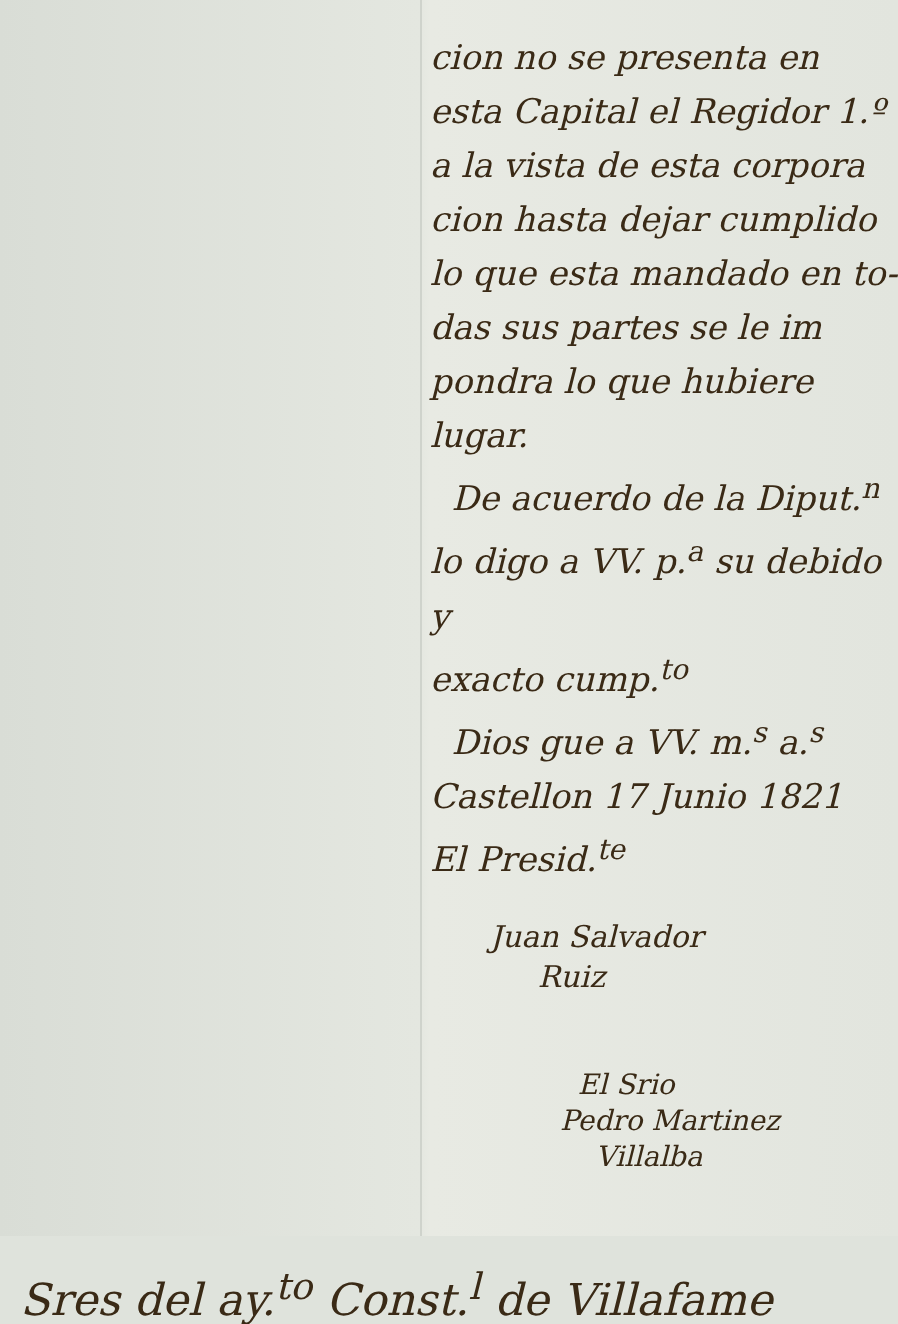cion no se presenta en
esta Capital el Regidor 1.º
a la vista de esta corpora
cion hasta dejar cumplido
lo que esta mandado en to-
das sus partes se le im
pondra lo que hubiere
lugar.
De acuerdo de la Diput.<sup>n</sup>
lo digo a VV. p.<sup>a</sup> su debido y
exacto cump.<sup>to</sup>
Dios gue a VV. m.<sup>s</sup> a.<sup>s</sup>
Castellon 17 Junio 1821
El Presid.<sup>te</sup>
Juan Salvador
Ruiz
El Srio
Pedro Martinez
Villalba
Sres del ay.<sup>to</sup> Const.<sup>l</sup> de Villafame